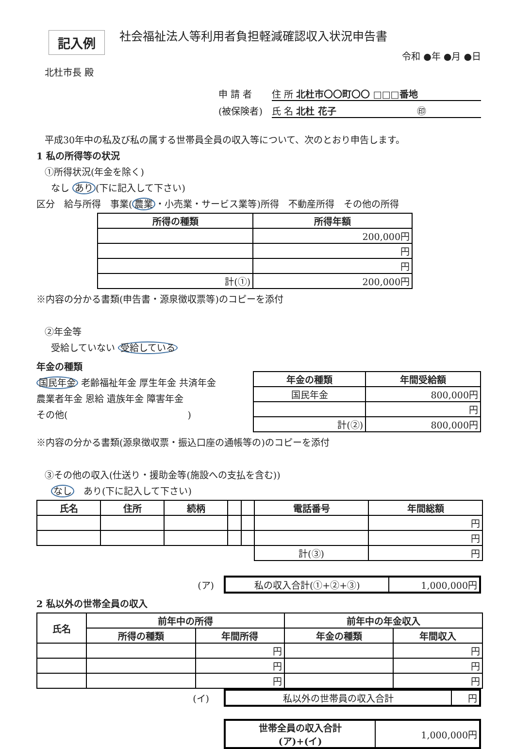記入例
社会福祉法人等利用者負担軽減確認収入状況申告書
令和 ●年 ●月 ●日
北杜市長 殿
申 請 者 住 所 北杜市〇〇町〇〇 □□□番地
(被保険者) 氏 名 北杜 花子 ㊞
平成30年中の私及び私の属する世帯員全員の収入等について、次のとおり申告します。
1 私の所得等の状況
①所得状況(年金を除く)
なし あり (下に記入して下さい)
区分　給与所得　事業(農業 ・小売業・サービス業等)所得　不動産所得　その他の所得
| 所得の種類 | 所得年額 |
| --- | --- |
| | 200,000円 |
| | 円 |
| | 円 |
| 計(①) | 200,000円 |
※内容の分かる書類(申告書・源泉徴収票等)のコピーを添付
②年金等
受給していない 受給している
年金の種類
国民年金 老齢福祉年金 厚生年金 共済年金
農業者年金 恩給 遺族年金 障害年金
その他(　　　　　　　　　　　　　)
| 年金の種類 | 年間受給額 |
| --- | --- |
| 国民年金 | 800,000円 |
| | 円 |
| 計(②) | 800,000円 |
※内容の分かる書類(源泉徴収票・振込口座の通帳等の)のコピーを添付
③その他の収入(仕送り・援助金等(施設への支払を含む))
なし　あり(下に記入して下さい)
| 氏名 | 住所 | 続柄 | | | 電話番号 | 年間総額 |
| --- | --- | --- | --- | --- | --- | --- |
| | | | | | | 円 |
| | | | | | | 円 |
| | | | | | 計(③) | 円 |
(ア)
| 私の収入合計(①+②+③) | 1,000,000円 |
2 私以外の世帯全員の収入
| 氏名 | 前年中の所得 | | 前年中の年金収入 | |
| --- | --- | --- | --- | --- |
| | 所得の種類 | 年間所得 | 年金の種類 | 年間収入 |
| | | 円 | | 円 |
| | | 円 | | 円 |
| | | 円 | | 円 |
(イ)
| 私以外の世帯員の収入合計 | 円 |
| 世帯全員の収入合計 (ア)+(イ) | 1,000,000円 |